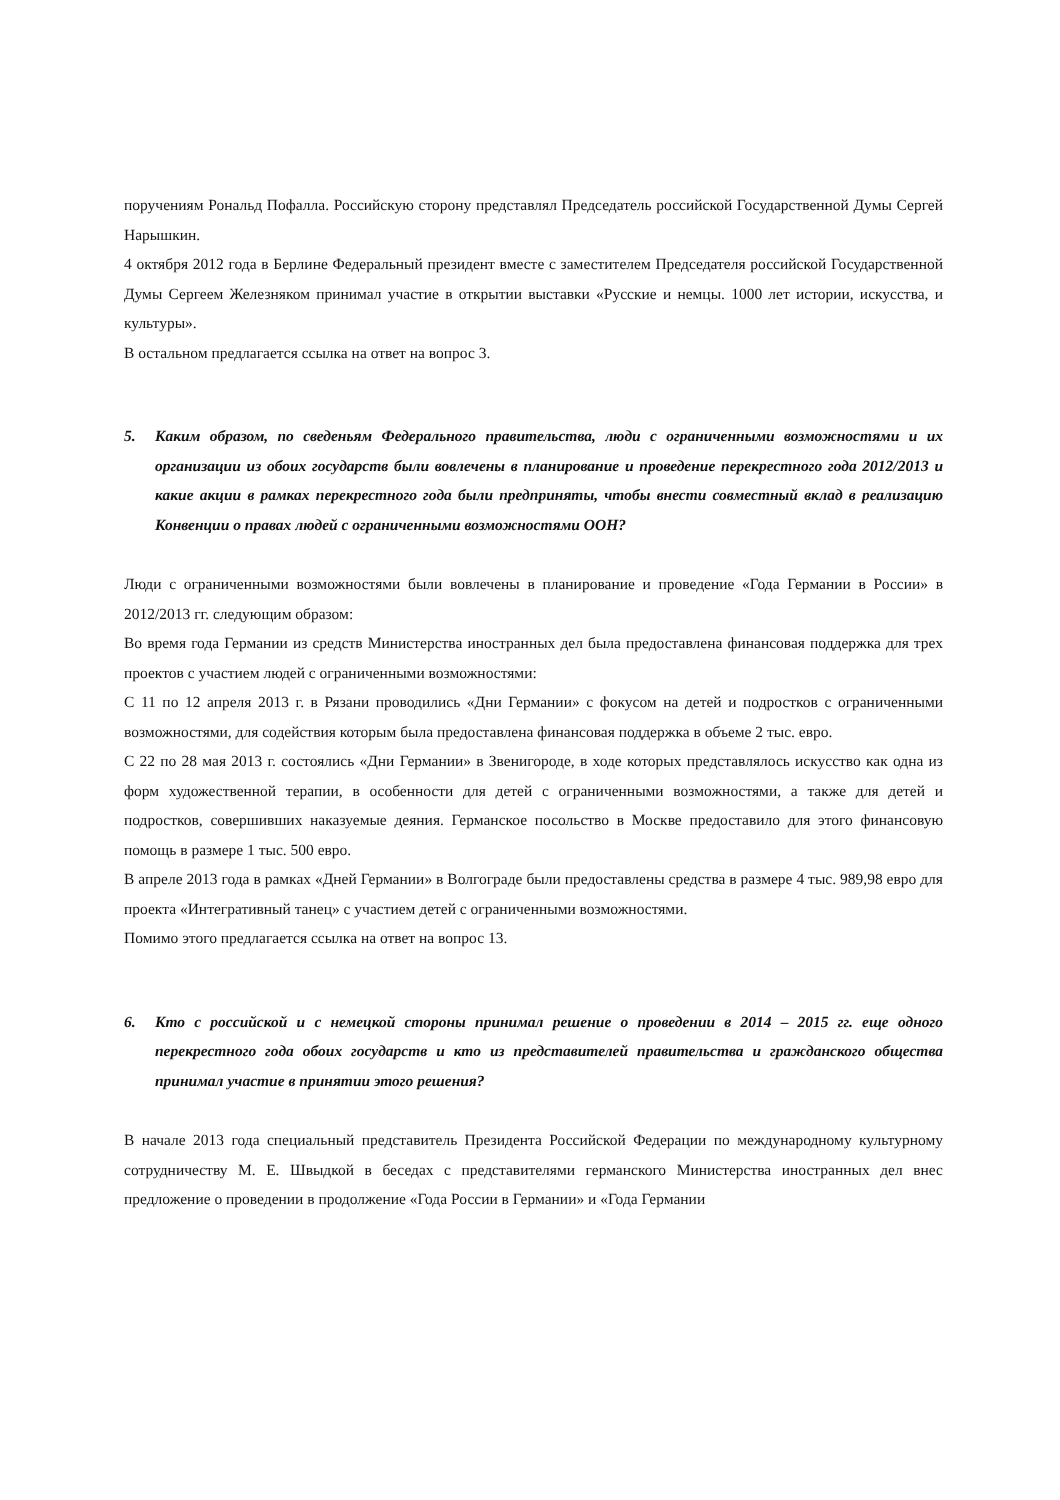поручениям Рональд Пофалла. Российскую сторону представлял Председатель российской Государственной Думы Сергей Нарышкин.
4 октября 2012 года в Берлине Федеральный президент вместе с заместителем Председателя российской Государственной Думы Сергеем Железняком принимал участие в открытии выставки «Русские и немцы. 1000 лет истории, искусства, и культуры».
В остальном предлагается ссылка на ответ на вопрос 3.
5. Каким образом, по сведеньям Федерального правительства, люди с ограниченными возможностями и их организации из обоих государств были вовлечены в планирование и проведение перекрестного года 2012/2013 и какие акции в рамках перекрестного года были предприняты, чтобы внести совместный вклад в реализацию Конвенции о правах людей с ограниченными возможностями ООН?
Люди с ограниченными возможностями были вовлечены в планирование и проведение «Года Германии в России» в 2012/2013 гг. следующим образом:
Во время года Германии из средств Министерства иностранных дел была предоставлена финансовая поддержка для трех проектов с участием людей с ограниченными возможностями:
С 11 по 12 апреля 2013 г. в Рязани проводились «Дни Германии» с фокусом на детей и подростков с ограниченными возможностями, для содействия которым была предоставлена финансовая поддержка в объеме 2 тыс. евро.
С 22 по 28 мая 2013 г. состоялись «Дни Германии» в Звенигороде, в ходе которых представлялось искусство как одна из форм художественной терапии, в особенности для детей с ограниченными возможностями, а также для детей и подростков, совершивших наказуемые деяния. Германское посольство в Москве предоставило для этого финансовую помощь в размере 1 тыс. 500 евро.
В апреле 2013 года в рамках «Дней Германии» в Волгограде были предоставлены средства в размере 4 тыс. 989,98 евро для проекта «Интегративный танец» с участием детей с ограниченными возможностями.
Помимо этого предлагается ссылка на ответ на вопрос 13.
6. Кто с российской и с немецкой стороны принимал решение о проведении в 2014 – 2015 гг. еще одного перекрестного года обоих государств и кто из представителей правительства и гражданского общества принимал участие в принятии этого решения?
В начале 2013 года специальный представитель Президента Российской Федерации по международному культурному сотрудничеству М. Е. Швыдкой в беседах с представителями германского Министерства иностранных дел внес предложение о проведении в продолжение «Года России в Германии» и «Года Германии